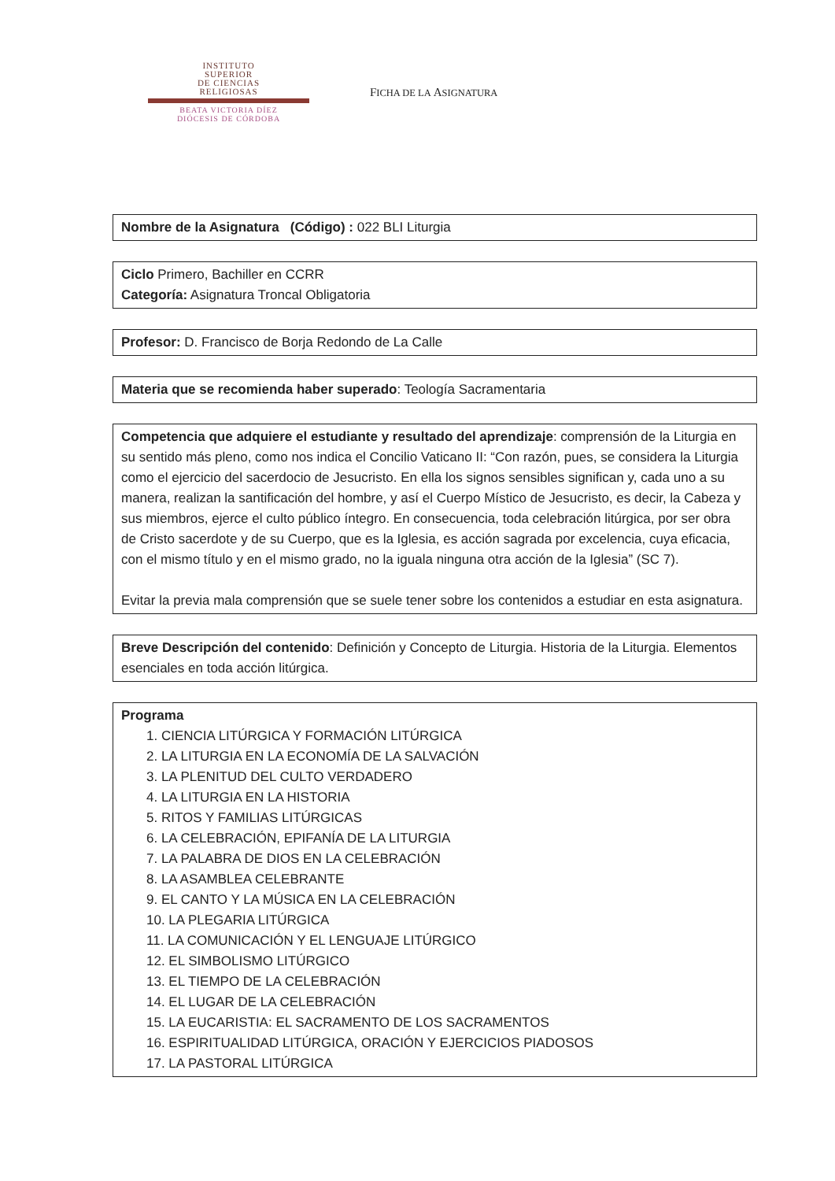INSTITUTO
SUPERIOR
DE CIENCIAS
RELIGIOSAS
BEATA VICTORIA DÍEZ
DIÓCESIS DE CÓRDOBA
FICHA DE LA ASIGNATURA
Nombre de la Asignatura (Código) : 022 BLI Liturgia
Ciclo Primero, Bachiller en CCRR
Categoría: Asignatura Troncal Obligatoria
Profesor: D. Francisco de Borja Redondo de La Calle
Materia que se recomienda haber superado: Teología Sacramentaria
Competencia que adquiere el estudiante y resultado del aprendizaje: comprensión de la Liturgia en su sentido más pleno, como nos indica el Concilio Vaticano II: “Con razón, pues, se considera la Liturgia como el ejercicio del sacerdocio de Jesucristo. En ella los signos sensibles significan y, cada uno a su manera, realizan la santificación del hombre, y así el Cuerpo Místico de Jesucristo, es decir, la Cabeza y sus miembros, ejerce el culto público íntegro. En consecuencia, toda celebración litúrgica, por ser obra de Cristo sacerdote y de su Cuerpo, que es la Iglesia, es acción sagrada por excelencia, cuya eficacia, con el mismo título y en el mismo grado, no la iguala ninguna otra acción de la Iglesia” (SC 7).
Evitar la previa mala comprensión que se suele tener sobre los contenidos a estudiar en esta asignatura.
Breve Descripción del contenido: Definición y Concepto de Liturgia. Historia de la Liturgia. Elementos esenciales en toda acción litúrgica.
Programa
1. CIENCIA LITÚRGICA Y FORMACIÓN LITÚRGICA
2. LA LITURGIA EN LA ECONOMÍA DE LA SALVACIÓN
3. LA PLENITUD DEL CULTO VERDADERO
4. LA LITURGIA EN LA HISTORIA
5. RITOS Y FAMILIAS LITÚRGICAS
6. LA CELEBRACIÓN, EPIFANÍA DE LA LITURGIA
7. LA PALABRA DE DIOS EN LA CELEBRACIÓN
8. LA ASAMBLEA CELEBRANTE
9. EL CANTO Y LA MÚSICA EN LA CELEBRACIÓN
10. LA PLEGARIA LITÚRGICA
11. LA COMUNICACIÓN Y EL LENGUAJE LITÚRGICO
12. EL SIMBOLISMO LITÚRGICO
13. EL TIEMPO DE LA CELEBRACIÓN
14. EL LUGAR DE LA CELEBRACIÓN
15. LA EUCARISTIA: EL SACRAMENTO DE LOS SACRAMENTOS
16. ESPIRITUALIDAD LITÚRGICA, ORACIÓN Y EJERCICIOS PIADOSOS
17. LA PASTORAL LITÚRGICA